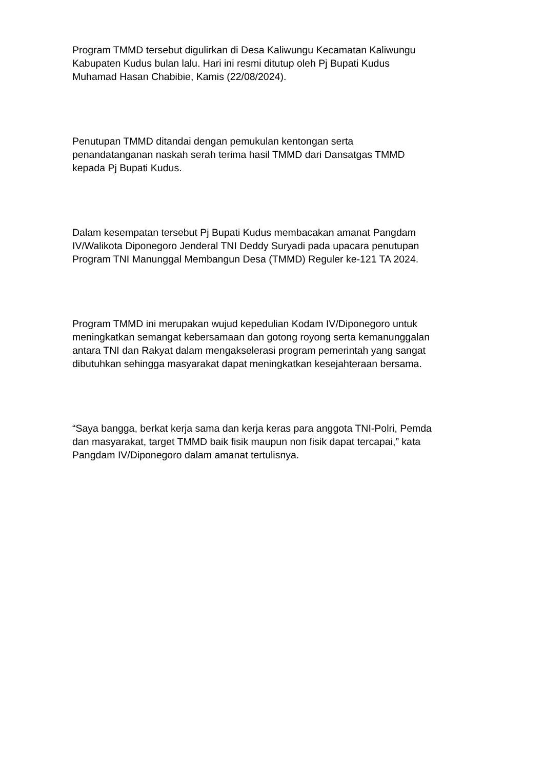Program TMMD tersebut digulirkan di Desa Kaliwungu Kecamatan Kaliwungu
Kabupaten Kudus bulan lalu. Hari ini resmi ditutup oleh Pj Bupati Kudus
Muhamad Hasan Chabibie, Kamis (22/08/2024).
Penutupan TMMD ditandai dengan pemukulan kentongan serta
penandatanganan naskah serah terima hasil TMMD dari Dansatgas TMMD
kepada Pj Bupati Kudus.
Dalam kesempatan tersebut Pj Bupati Kudus membacakan amanat Pangdam
IV/Walikota Diponegoro Jenderal TNI Deddy Suryadi pada upacara penutupan
Program TNI Manunggal Membangun Desa (TMMD) Reguler ke-121 TA 2024.
Program TMMD ini merupakan wujud kepedulian Kodam IV/Diponegoro untuk
meningkatkan semangat kebersamaan dan gotong royong serta kemanunggalan
antara TNI dan Rakyat dalam mengakselerasi program pemerintah yang sangat
dibutuhkan sehingga masyarakat dapat meningkatkan kesejahteraan bersama.
“Saya bangga, berkat kerja sama dan kerja keras para anggota TNI-Polri, Pemda
dan masyarakat, target TMMD baik fisik maupun non fisik dapat tercapai,” kata
Pangdam IV/Diponegoro dalam amanat tertulisnya.